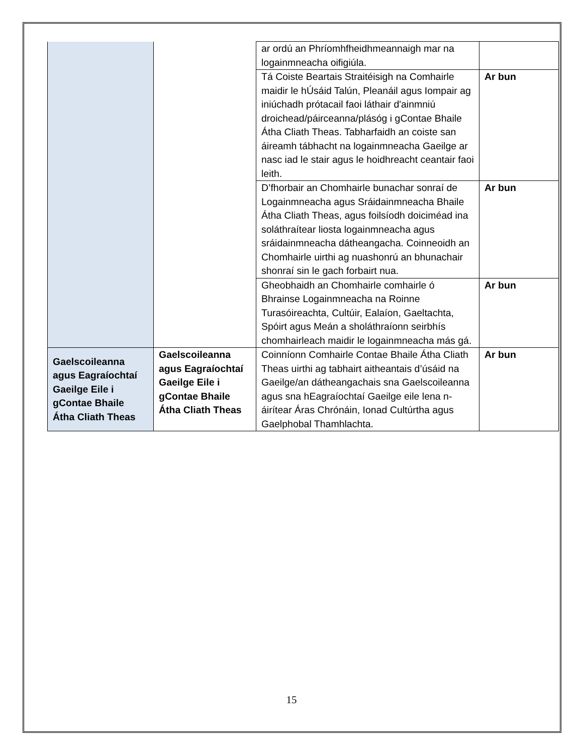| | | ar ordú an Phríomhfheidhmeannaigh mar na logainmneacha oifigiúla. | |
| | | Tá Coiste Beartais Straitéisigh na Comhairle maidir le hÚsáid Talún, Pleanáil agus Iompair ag iniúchadh prótacail faoi láthair d'ainmniú droichead/páirceanna/plásóg i gContae Bhaile Átha Cliath Theas. Tabharfaidh an coiste san áireamh tábhacht na logainmneacha Gaeilge ar nasc iad le stair agus le hoidhreacht ceantair faoi leith. | Ar bun |
| | | D’fhorbair an Chomhairle bunachar sonraí de Logainmneacha agus Sráidainmneacha Bhaile Átha Cliath Theas, agus foilsíodh doiciméad ina soláthraítear liosta logainmneacha agus sráidainmneacha dátheangacha. Coinneoidh an Chomhairle uirthi ag nuashonrú an bhunachair shonraí sin le gach forbairt nua. | Ar bun |
| | | Gheobhaidh an Chomhairle comhairle ó Bhrainse Logainmneacha na Roinne Turasóireachta, Cultúir, Ealaíon, Gaeltachta, Spóirt agus Meán a sholáthraíonn seirbhís chomhairleach maidir le logainmneacha más gá. | Ar bun |
| Gaelscoileanna agus Eagraíochtaí Gaeilge Eile i gContae Bhaile Átha Cliath Theas | Gaelscoileanna agus Eagraíochtaí Gaeilge Eile i gContae Bhaile Átha Cliath Theas | Coinníonn Comhairle Contae Bhaile Átha Cliath Theas uirthi ag tabhairt aitheantais d’úsáid na Gaeilge/an dátheangachais sna Gaelscoileanna agus sna hEagraíochtaí Gaeilge eile lena n-áirítear Áras Chrónáin, Ionad Cultúrtha agus Gaelphobal Thamhlachta. | Ar bun |
15